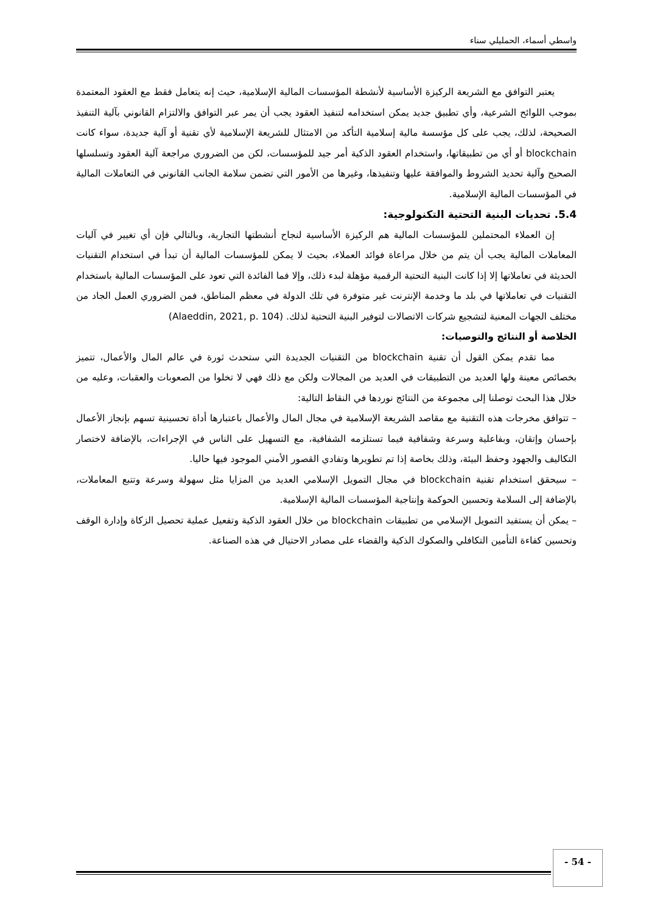واسطي أسماء، الحمليلي سناء
يعتبر التوافق مع الشريعة الركيزة الأساسية لأنشطة المؤسسات المالية الإسلامية، حيث إنه يتعامل فقط مع العقود المعتمدة بموجب اللوائح الشرعية، وأي تطبيق جديد يمكن استخدامه لتنفيذ العقود يجب أن يمر عبر التوافق والالتزام القانوني بآلية التنفيذ الصحيحة، لذلك، يجب على كل مؤسسة مالية إسلامية التأكد من الامتثال للشريعة الإسلامية لأي تقنية أو آلية جديدة، سواء كانت blockchain أو أي من تطبيقاتها، واستخدام العقود الذكية أمر جيد للمؤسسات، لكن من الضروري مراجعة آلية العقود وتسلسلها الصحيح وآلية تحديد الشروط والموافقة عليها وتنفيذها، وغيرها من الأمور التي تضمن سلامة الجانب القانوني في التعاملات المالية في المؤسسات المالية الإسلامية.
5.4. تحديات البنية التحتية التكنولوجية:
إن العملاء المحتملين للمؤسسات المالية هم الركيزة الأساسية لنجاح أنشطتها التجارية، وبالتالي فإن أي تغيير في آليات المعاملات المالية يجب أن يتم من خلال مراعاة فوائد العملاء، بحيث لا يمكن للمؤسسات المالية أن تبدأ في استخدام التقنيات الحديثة في تعاملاتها إلا إذا كانت البنية التحتية الرقمية مؤهلة لبدء ذلك، وإلا فما الفائدة التي تعود على المؤسسات المالية باستخدام التقنيات في تعاملاتها في بلد ما وخدمة الإنترنت غير متوفرة في تلك الدولة في معظم المناطق، فمن الضروري العمل الجاد من مختلف الجهات المعنية لتشجيع شركات الاتصالات لتوفير البنية التحتية لذلك. (Alaeddin, 2021, p. 104)
الخلاصة أو النتائج والتوصيات:
مما تقدم يمكن القول أن تقنية blockchain من التقنيات الجديدة التي ستحدث ثورة في عالم المال والأعمال، تتميز بخصائص معينة ولها العديد من التطبيقات في العديد من المجالات ولكن مع ذلك فهي لا تخلوا من الصعوبات والعقبات، وعليه من خلال هذا البحث توصلنا إلى مجموعة من النتائج نوردها في النقاط التالية:
– تتوافق مخرجات هذه التقنية مع مقاصد الشريعة الإسلامية في مجال المال والأعمال باعتبارها أداة تحسينية تسهم بإنجاز الأعمال بإحسان وإتقان، وبفاعلية وسرعة وشفافية فيما تستلزمه الشفافية، مع التسهيل على الناس في الإجراءات، بالإضافة لاختصار التكاليف والجهود وحفظ البيئة، وذلك بخاصة إذا تم تطويرها وتفادي القصور الأمني الموجود فيها حاليا.
– سيحقق استخدام تقنية blockchain في مجال التمويل الإسلامي العديد من المزايا مثل سهولة وسرعة وتتبع المعاملات، بالإضافة إلى السلامة وتحسين الحوكمة وإنتاجية المؤسسات المالية الإسلامية.
– يمكن أن يستفيد التمويل الإسلامي من تطبيقات blockchain من خلال العقود الذكية وتفعيل عملية تحصيل الزكاة وإدارة الوقف وتحسين كفاءة التأمين التكافلي والصكوك الذكية والقضاء على مصادر الاحتيال في هذه الصناعة.
- 54 -